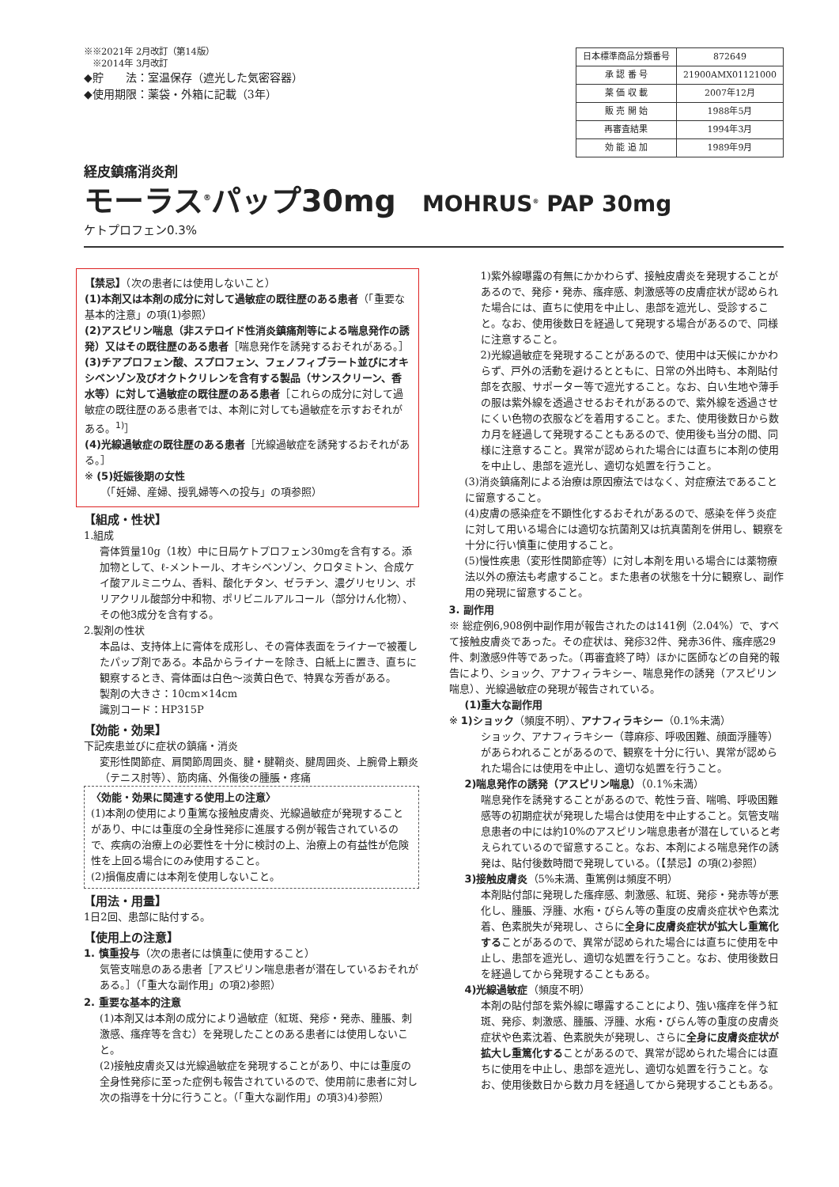※※2021年 2月改訂（第14版）
　※2014年 3月改訂
◆貯　　法：室温保存（遮光した気密容器）
◆使用期限：薬袋・外箱に記載（3年）
| 日本標準商品分類番号 | 872649 |
| 承 認 番 号 | 21900AMX01121000 |
| 薬 価 収 載 | 2007年12月 |
| 販 売 開 始 | 1988年5月 |
| 再審査結果 | 1994年3月 |
| 効 能 追 加 | 1989年9月 |
経皮鎮痛消炎剤
モーラス<sup>®</sup>パップ30mg MOHRUS<sup>®</sup> PAP 30mg
ケトプロフェン0.3%
【禁忌】（次の患者には使用しないこと）
(1)本剤又は本剤の成分に対して過敏症の既往歴のある患者（「重要な基本的注意」の項(1)参照）
(2)アスピリン喘息（非ステロイド性消炎鎮痛剤等による喘息発作の誘発）又はその既往歴のある患者［喘息発作を誘発するおそれがある。］
(3)チアプロフェン酸、スプロフェン、フェノフィブラート並びにオキシベンゾン及びオクトクリレンを含有する製品（サンスクリーン、香水等）に対して過敏症の既往歴のある患者［これらの成分に対して過敏症の既往歴のある患者では、本剤に対しても過敏症を示すおそれがある。<sup>1)</sup>］
(4)光線過敏症の既往歴のある患者［光線過敏症を誘発するおそれがある。］
※ (5)妊娠後期の女性
（「妊婦、産婦、授乳婦等への投与」の項参照）
【組成・性状】
1.組成
膏体質量10g（1枚）中に日局ケトプロフェン30mgを含有する。添加物として、ℓ-メントール、オキシベンゾン、クロタミトン、合成ケイ酸アルミニウム、香料、酸化チタン、ゼラチン、濃グリセリン、ポリアクリル酸部分中和物、ポリビニルアルコール（部分けん化物）、その他3成分を含有する。
2.製剤の性状
本品は、支持体上に膏体を成形し、その膏体表面をライナーで被覆したパップ剤である。本品からライナーを除き、白紙上に置き、直ちに観察するとき、膏体面は白色～淡黄白色で、特異な芳香がある。
製剤の大きさ：10cm×14cm
識別コード：HP315P
【効能・効果】
下記疾患並びに症状の鎮痛・消炎
変形性関節症、肩関節周囲炎、腱・腱鞘炎、腱周囲炎、上腕骨上顆炎（テニス肘等）、筋肉痛、外傷後の腫脹・疼痛
〈効能・効果に関連する使用上の注意〉
(1)本剤の使用により重篤な接触皮膚炎、光線過敏症が発現することがあり、中には重度の全身性発疹に進展する例が報告されているので、疾病の治療上の必要性を十分に検討の上、治療上の有益性が危険性を上回る場合にのみ使用すること。
(2)損傷皮膚には本剤を使用しないこと。
【用法・用量】
1日2回、患部に貼付する。
【使用上の注意】
1. 慎重投与（次の患者には慎重に使用すること）
気管支喘息のある患者［アスピリン喘息患者が潜在しているおそれがある。］（「重大な副作用」の項2)参照）
2. 重要な基本的注意
(1)本剤又は本剤の成分により過敏症（紅斑、発疹・発赤、腫脹、刺激感、瘙痒等を含む）を発現したことのある患者には使用しないこと。
(2)接触皮膚炎又は光線過敏症を発現することがあり、中には重度の全身性発疹に至った症例も報告されているので、使用前に患者に対し次の指導を十分に行うこと。（「重大な副作用」の項3)4)参照）
1)紫外線曝露の有無にかかわらず、接触皮膚炎を発現することがあるので、発疹・発赤、瘙痒感、刺激感等の皮膚症状が認められた場合には、直ちに使用を中止し、患部を遮光し、受診すること。なお、使用後数日を経過して発現する場合があるので、同様に注意すること。
2)光線過敏症を発現することがあるので、使用中は天候にかかわらず、戸外の活動を避けるとともに、日常の外出時も、本剤貼付部を衣服、サポーター等で遮光すること。なお、白い生地や薄手の服は紫外線を透過させるおそれがあるので、紫外線を透過させにくい色物の衣服などを着用すること。また、使用後数日から数カ月を経過して発現することもあるので、使用後も当分の間、同様に注意すること。異常が認められた場合には直ちに本剤の使用を中止し、患部を遮光し、適切な処置を行うこと。
(3)消炎鎮痛剤による治療は原因療法ではなく、対症療法であることに留意すること。
(4)皮膚の感染症を不顕性化するおそれがあるので、感染を伴う炎症に対して用いる場合には適切な抗菌剤又は抗真菌剤を併用し、観察を十分に行い慎重に使用すること。
(5)慢性疾患（変形性関節症等）に対し本剤を用いる場合には薬物療法以外の療法も考慮すること。また患者の状態を十分に観察し、副作用の発現に留意すること。
3. 副作用
※ 総症例6,908例中副作用が報告されたのは141例（2.04%）で、すべて接触皮膚炎であった。その症状は、発疹32件、発赤36件、瘙痒感29件、刺激感9件等であった。（再審査終了時）ほかに医師などの自発的報告により、ショック、アナフィラキシー、喘息発作の誘発（アスピリン喘息）、光線過敏症の発現が報告されている。
(1)重大な副作用
※ 1)ショック（頻度不明）、アナフィラキシー（0.1%未満）
ショック、アナフィラキシー（蕁麻疹、呼吸困難、顔面浮腫等）があらわれることがあるので、観察を十分に行い、異常が認められた場合には使用を中止し、適切な処置を行うこと。
2)喘息発作の誘発（アスピリン喘息）（0.1%未満）
喘息発作を誘発することがあるので、乾性ラ音、喘鳴、呼吸困難感等の初期症状が発現した場合は使用を中止すること。気管支喘息患者の中には約10%のアスピリン喘息患者が潜在していると考えられているので留意すること。なお、本剤による喘息発作の誘発は、貼付後数時間で発現している。（【禁忌】の項(2)参照）
3)接触皮膚炎（5%未満、重篤例は頻度不明）
本剤貼付部に発現した瘙痒感、刺激感、紅斑、発疹・発赤等が悪化し、腫脹、浮腫、水疱・びらん等の重度の皮膚炎症状や色素沈着、色素脱失が発現し、さらに全身に皮膚炎症状が拡大し重篤化することがあるので、異常が認められた場合には直ちに使用を中止し、患部を遮光し、適切な処置を行うこと。なお、使用後数日を経過してから発現することもある。
4)光線過敏症（頻度不明）
本剤の貼付部を紫外線に曝露することにより、強い瘙痒を伴う紅斑、発疹、刺激感、腫脹、浮腫、水疱・びらん等の重度の皮膚炎症状や色素沈着、色素脱失が発現し、さらに全身に皮膚炎症状が拡大し重篤化することがあるので、異常が認められた場合には直ちに使用を中止し、患部を遮光し、適切な処置を行うこと。なお、使用後数日から数カ月を経過してから発現することもある。